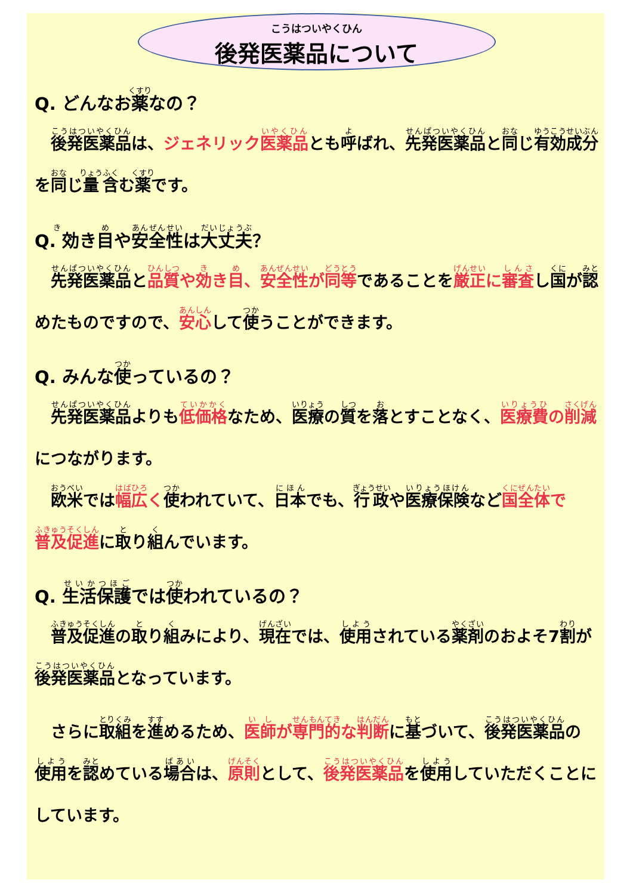こうはついやくひん
後発医薬品について
Q. どんなお薬なの？
　後発医薬品は、ジェネリック医薬品とも呼ばれ、先発医薬品と同じ有効成分を同じ量含む薬です。
Q. 効き目や安全性は大丈夫？
　先発医薬品と品質や効き目、安全性が同等であることを厳正に審査し国が認めたものですので、安心して使うことができます。
Q. みんな使っているの？
　先発医薬品よりも低価格なため、医療の質を落とすことなく、医療費の削減につながります。
　欧米では幅広く 使われていて、日本でも、行政や医療保険など国全体で普及促進に取り組んでいます。
Q. 生活保護では使われているの？
　普及促進の取り組みにより、現在では、使用されている薬剤のおよそ7割が後発医薬品となっています。
　さらに取組を進めるため、医師が専門的な判断に基づいて、後発医薬品の使用を認めている場合は、原則として、後発医薬品を使用していただくことにしています。